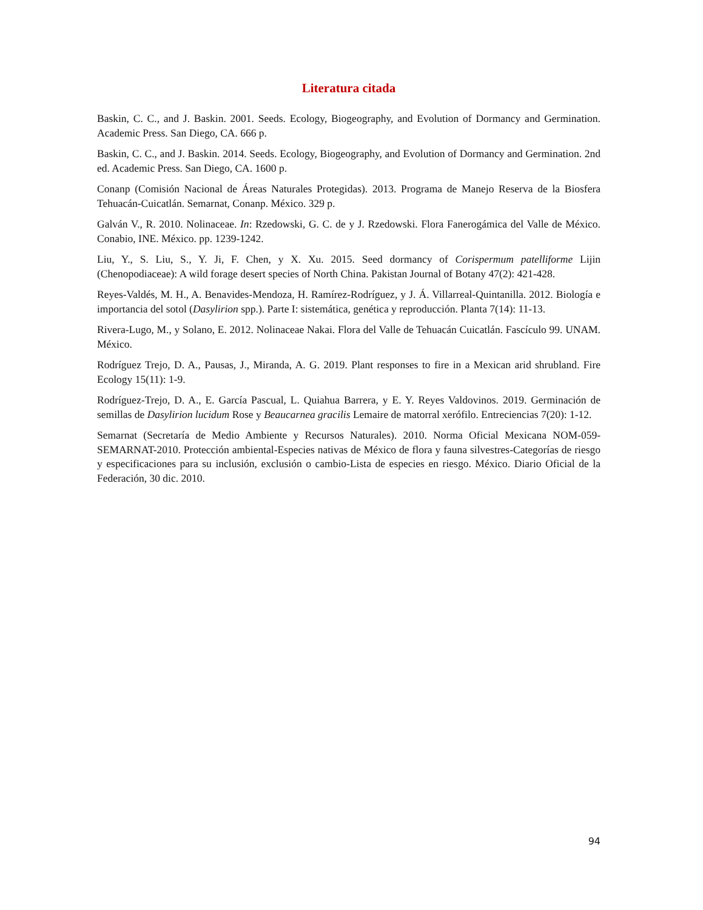Literatura citada
Baskin, C. C., and J. Baskin. 2001. Seeds. Ecology, Biogeography, and Evolution of Dormancy and Germination. Academic Press. San Diego, CA. 666 p.
Baskin, C. C., and J. Baskin. 2014. Seeds. Ecology, Biogeography, and Evolution of Dormancy and Germination. 2nd ed. Academic Press. San Diego, CA. 1600 p.
Conanp (Comisión Nacional de Áreas Naturales Protegidas). 2013. Programa de Manejo Reserva de la Biosfera Tehuacán-Cuicatlán. Semarnat, Conanp. México. 329 p.
Galván V., R. 2010. Nolinaceae. In: Rzedowski, G. C. de y J. Rzedowski. Flora Fanerogámica del Valle de México. Conabio, INE. México. pp. 1239-1242.
Liu, Y., S. Liu, S., Y. Ji, F. Chen, y X. Xu. 2015. Seed dormancy of Corispermum patelliforme Lijin (Chenopodiaceae): A wild forage desert species of North China. Pakistan Journal of Botany 47(2): 421-428.
Reyes-Valdés, M. H., A. Benavides-Mendoza, H. Ramírez-Rodríguez, y J. Á. Villarreal-Quintanilla. 2012. Biología e importancia del sotol (Dasylirion spp.). Parte I: sistemática, genética y reproducción. Planta 7(14): 11-13.
Rivera-Lugo, M., y Solano, E. 2012. Nolinaceae Nakai. Flora del Valle de Tehuacán Cuicatlán. Fascículo 99. UNAM. México.
Rodríguez Trejo, D. A., Pausas, J., Miranda, A. G. 2019. Plant responses to fire in a Mexican arid shrubland. Fire Ecology 15(11): 1-9.
Rodríguez-Trejo, D. A., E. García Pascual, L. Quiahua Barrera, y E. Y. Reyes Valdovinos. 2019. Germinación de semillas de Dasylirion lucidum Rose y Beaucarnea gracilis Lemaire de matorral xerófilo. Entreciencias 7(20): 1-12.
Semarnat (Secretaría de Medio Ambiente y Recursos Naturales). 2010. Norma Oficial Mexicana NOM-059-SEMARNAT-2010. Protección ambiental-Especies nativas de México de flora y fauna silvestres-Categorías de riesgo y especificaciones para su inclusión, exclusión o cambio-Lista de especies en riesgo. México. Diario Oficial de la Federación, 30 dic. 2010.
94